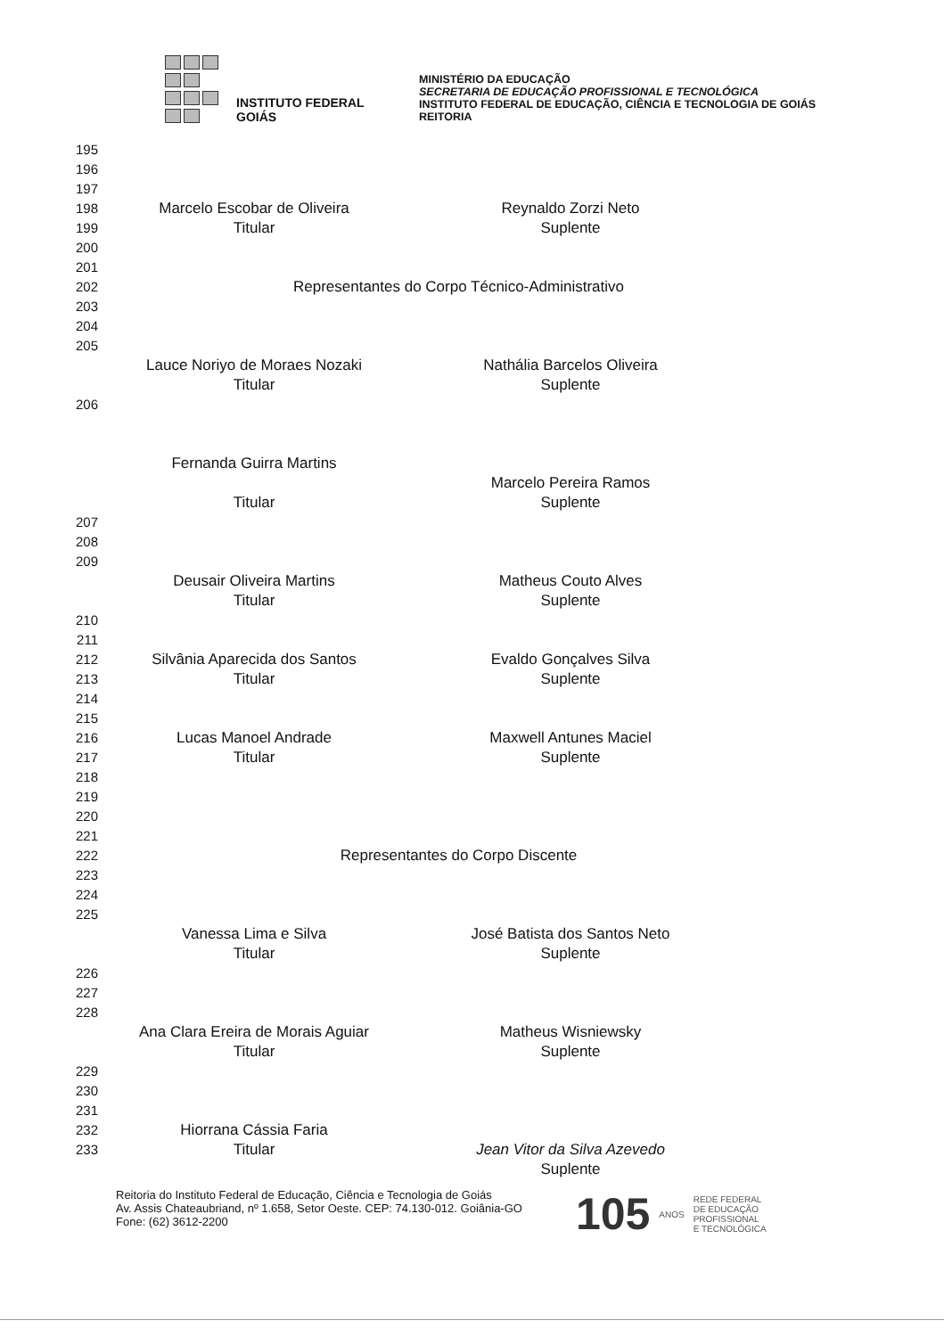INSTITUTO FEDERAL
GOIÁS
MINISTÉRIO DA EDUCAÇÃO
SECRETARIA DE EDUCAÇÃO PROFISSIONAL E TECNOLÓGICA
INSTITUTO FEDERAL DE EDUCAÇÃO, CIÊNCIA E TECNOLOGIA DE GOIÁS
REITORIA
195
196
197
198 Marcelo Escobar de Oliveira Reynaldo Zorzi Neto
199 Titular Suplente
200
201
202 Representantes do Corpo Técnico-Administrativo
203
204
205
Lauce Noriyo de Moraes Nozaki Nathália Barcelos Oliveira
Titular Suplente
206
Fernanda Guirra Martins
Marcelo Pereira Ramos
Titular Suplente
207
208
209
Deusair Oliveira Martins Matheus Couto Alves
Titular Suplente
210
211
212 Silvânia Aparecida dos Santos Evaldo Gonçalves Silva
213 Titular Suplente
214
215
216 Lucas Manoel Andrade Maxwell Antunes Maciel
217 Titular Suplente
218
219
220
221
222 Representantes do Corpo Discente
223
224
225
Vanessa Lima e Silva José Batista dos Santos Neto
Titular Suplente
226
227
228
Ana Clara Ereira de Morais Aguiar Matheus Wisniewsky
Titular Suplente
229
230
231
232 Hiorrana Cássia Faria
233 Titular Jean Vitor da Silva Azevedo
Suplente
Reitoria do Instituto Federal de Educação, Ciência e Tecnologia de Goiás
Av. Assis Chateaubriand, nº 1.658, Setor Oeste. CEP: 74.130-012. Goiânia-GO
Fone: (62) 3612-2200
105 ANOS REDE FEDERAL
DE EDUCAÇÃO
PROFISSIONAL
E TECNOLÓGICA